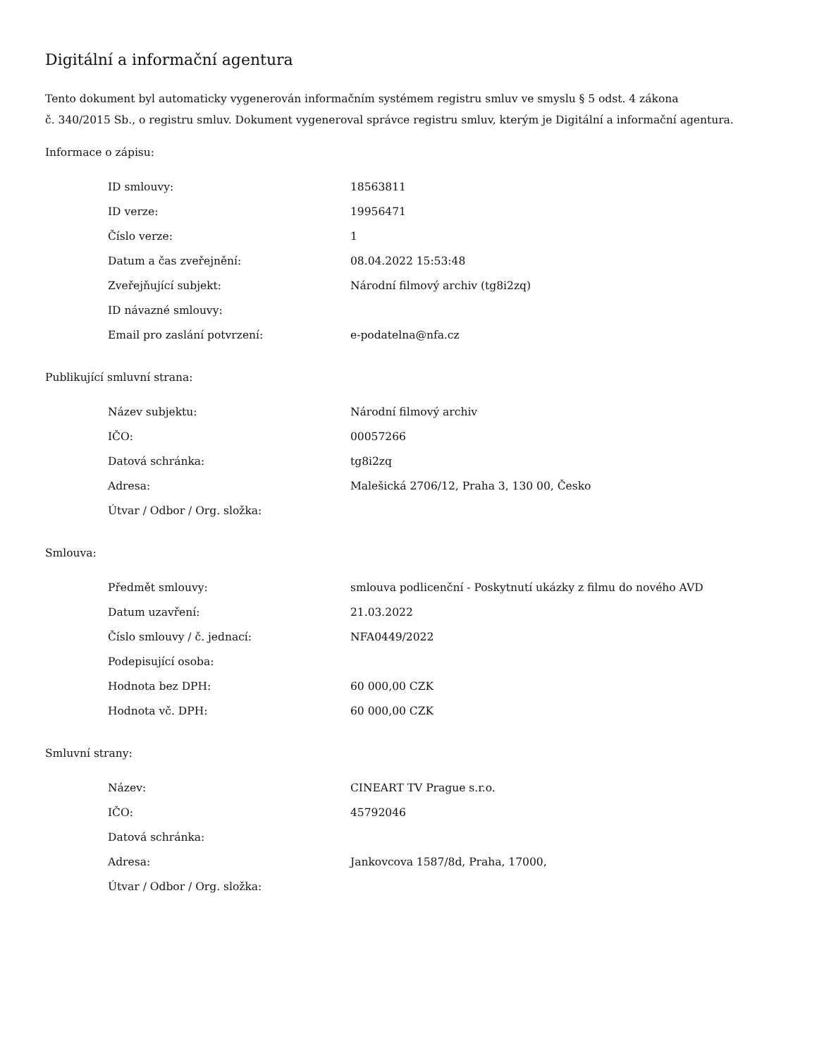Digitální a informační agentura
Tento dokument byl automaticky vygenerován informačním systémem registru smluv ve smyslu § 5 odst. 4 zákona
č. 340/2015 Sb., o registru smluv. Dokument vygeneroval správce registru smluv, kterým je Digitální a informační agentura.
Informace o zápisu:
| ID smlouvy: | 18563811 |
| ID verze: | 19956471 |
| Číslo verze: | 1 |
| Datum a čas zveřejnění: | 08.04.2022 15:53:48 |
| Zveřejňující subjekt: | Národní filmový archiv (tg8i2zq) |
| ID návazné smlouvy: | |
| Email pro zaslání potvrzení: | e-podatelna@nfa.cz |
Publikující smluvní strana:
| Název subjektu: | Národní filmový archiv |
| IČO: | 00057266 |
| Datová schránka: | tg8i2zq |
| Adresa: | Malešická 2706/12, Praha 3, 130 00, Česko |
| Útvar / Odbor / Org. složka: | |
Smlouva:
| Předmět smlouvy: | smlouva podlicenční - Poskytnutí ukázky z filmu do nového AVD |
| Datum uzavření: | 21.03.2022 |
| Číslo smlouvy / č. jednací: | NFA0449/2022 |
| Podepisující osoba: | |
| Hodnota bez DPH: | 60 000,00 CZK |
| Hodnota vč. DPH: | 60 000,00 CZK |
Smluvní strany:
| Název: | CINEART TV Prague s.r.o. |
| IČO: | 45792046 |
| Datová schránka: | |
| Adresa: | Jankovcova 1587/8d, Praha, 17000, |
| Útvar / Odbor / Org. složka: | |